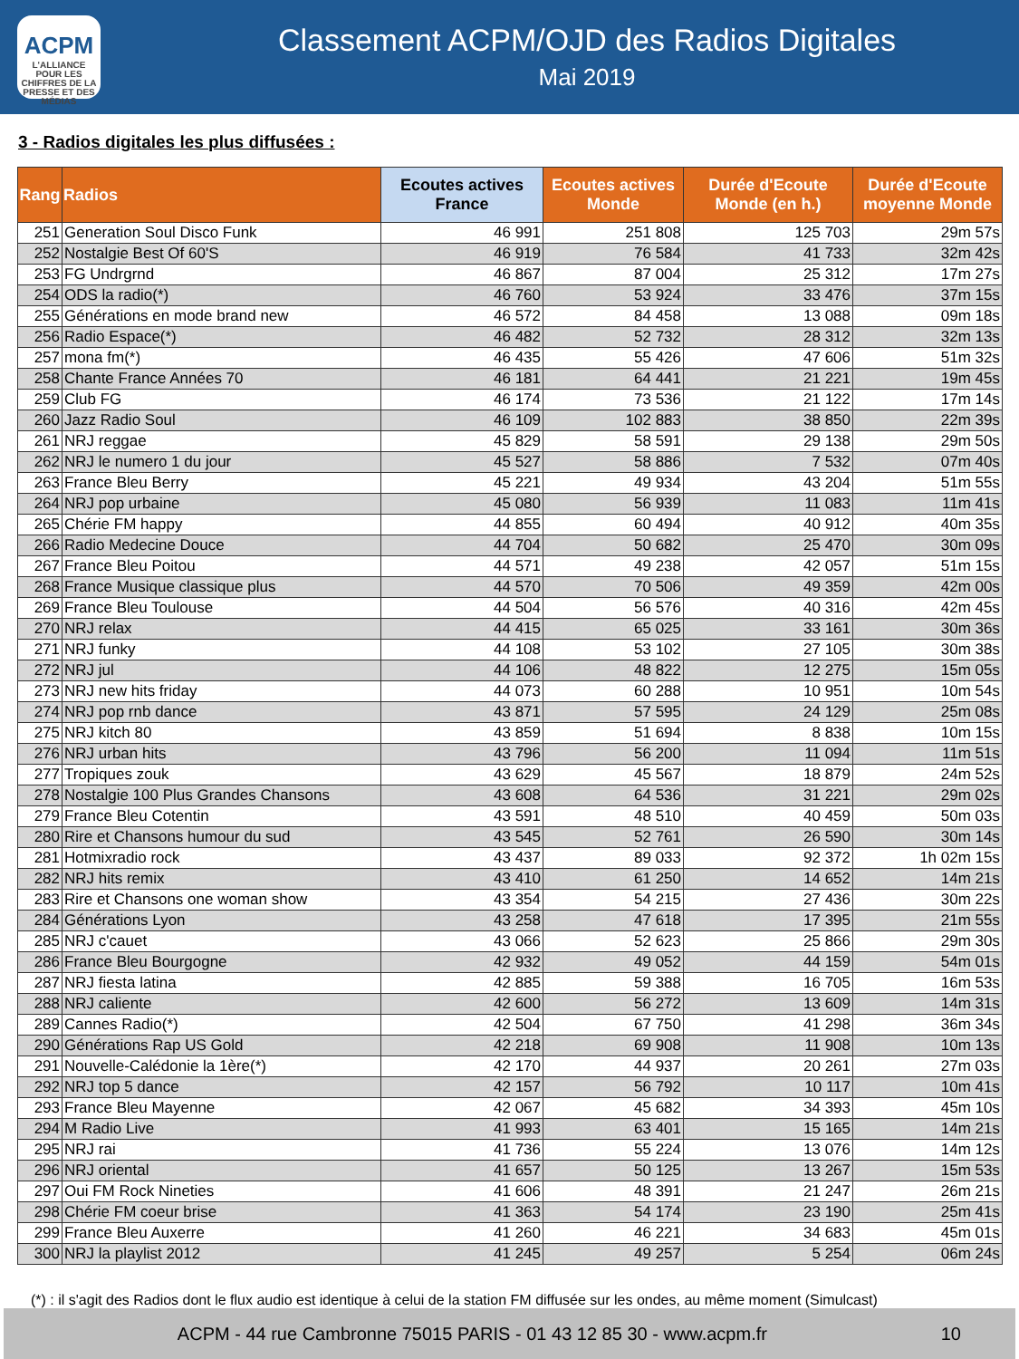ACPM
L'ALLIANCE
POUR LES CHIFFRES DE LA PRESSE ET DES MÉDIAS
Classement ACPM/OJD des Radios Digitales
Mai 2019
3 - Radios digitales les plus diffusées :
| Rang | Radios | Ecoutes actives France | Ecoutes actives Monde | Durée d'Ecoute Monde (en h.) | Durée d'Ecoute moyenne Monde |
| --- | --- | --- | --- | --- | --- |
| 251 | Generation Soul Disco Funk | 46 991 | 251 808 | 125 703 | 29m 57s |
| 252 | Nostalgie Best Of 60'S | 46 919 | 76 584 | 41 733 | 32m 42s |
| 253 | FG Undrgrnd | 46 867 | 87 004 | 25 312 | 17m 27s |
| 254 | ODS la radio(*) | 46 760 | 53 924 | 33 476 | 37m 15s |
| 255 | Générations en mode brand new | 46 572 | 84 458 | 13 088 | 09m 18s |
| 256 | Radio Espace(*) | 46 482 | 52 732 | 28 312 | 32m 13s |
| 257 | mona fm(*) | 46 435 | 55 426 | 47 606 | 51m 32s |
| 258 | Chante France Années 70 | 46 181 | 64 441 | 21 221 | 19m 45s |
| 259 | Club FG | 46 174 | 73 536 | 21 122 | 17m 14s |
| 260 | Jazz Radio Soul | 46 109 | 102 883 | 38 850 | 22m 39s |
| 261 | NRJ reggae | 45 829 | 58 591 | 29 138 | 29m 50s |
| 262 | NRJ le numero 1 du jour | 45 527 | 58 886 | 7 532 | 07m 40s |
| 263 | France Bleu Berry | 45 221 | 49 934 | 43 204 | 51m 55s |
| 264 | NRJ pop urbaine | 45 080 | 56 939 | 11 083 | 11m 41s |
| 265 | Chérie FM happy | 44 855 | 60 494 | 40 912 | 40m 35s |
| 266 | Radio Medecine Douce | 44 704 | 50 682 | 25 470 | 30m 09s |
| 267 | France Bleu Poitou | 44 571 | 49 238 | 42 057 | 51m 15s |
| 268 | France Musique classique plus | 44 570 | 70 506 | 49 359 | 42m 00s |
| 269 | France Bleu Toulouse | 44 504 | 56 576 | 40 316 | 42m 45s |
| 270 | NRJ relax | 44 415 | 65 025 | 33 161 | 30m 36s |
| 271 | NRJ funky | 44 108 | 53 102 | 27 105 | 30m 38s |
| 272 | NRJ jul | 44 106 | 48 822 | 12 275 | 15m 05s |
| 273 | NRJ new hits friday | 44 073 | 60 288 | 10 951 | 10m 54s |
| 274 | NRJ pop rnb dance | 43 871 | 57 595 | 24 129 | 25m 08s |
| 275 | NRJ kitch 80 | 43 859 | 51 694 | 8 838 | 10m 15s |
| 276 | NRJ urban hits | 43 796 | 56 200 | 11 094 | 11m 51s |
| 277 | Tropiques zouk | 43 629 | 45 567 | 18 879 | 24m 52s |
| 278 | Nostalgie 100 Plus Grandes Chansons | 43 608 | 64 536 | 31 221 | 29m 02s |
| 279 | France Bleu Cotentin | 43 591 | 48 510 | 40 459 | 50m 03s |
| 280 | Rire et Chansons humour du sud | 43 545 | 52 761 | 26 590 | 30m 14s |
| 281 | Hotmixradio rock | 43 437 | 89 033 | 92 372 | 1h 02m 15s |
| 282 | NRJ hits remix | 43 410 | 61 250 | 14 652 | 14m 21s |
| 283 | Rire et Chansons one woman show | 43 354 | 54 215 | 27 436 | 30m 22s |
| 284 | Générations Lyon | 43 258 | 47 618 | 17 395 | 21m 55s |
| 285 | NRJ c'cauet | 43 066 | 52 623 | 25 866 | 29m 30s |
| 286 | France Bleu Bourgogne | 42 932 | 49 052 | 44 159 | 54m 01s |
| 287 | NRJ fiesta latina | 42 885 | 59 388 | 16 705 | 16m 53s |
| 288 | NRJ caliente | 42 600 | 56 272 | 13 609 | 14m 31s |
| 289 | Cannes Radio(*) | 42 504 | 67 750 | 41 298 | 36m 34s |
| 290 | Générations Rap US Gold | 42 218 | 69 908 | 11 908 | 10m 13s |
| 291 | Nouvelle-Calédonie la 1ère(*) | 42 170 | 44 937 | 20 261 | 27m 03s |
| 292 | NRJ top 5 dance | 42 157 | 56 792 | 10 117 | 10m 41s |
| 293 | France Bleu Mayenne | 42 067 | 45 682 | 34 393 | 45m 10s |
| 294 | M Radio Live | 41 993 | 63 401 | 15 165 | 14m 21s |
| 295 | NRJ rai | 41 736 | 55 224 | 13 076 | 14m 12s |
| 296 | NRJ oriental | 41 657 | 50 125 | 13 267 | 15m 53s |
| 297 | Oui FM Rock Nineties | 41 606 | 48 391 | 21 247 | 26m 21s |
| 298 | Chérie FM coeur brise | 41 363 | 54 174 | 23 190 | 25m 41s |
| 299 | France Bleu Auxerre | 41 260 | 46 221 | 34 683 | 45m 01s |
| 300 | NRJ la playlist 2012 | 41 245 | 49 257 | 5 254 | 06m 24s |
(*) : il s'agit des Radios dont le flux audio est identique à celui de la station FM diffusée sur les ondes, au même moment (Simulcast)
ACPM - 44 rue Cambronne 75015 PARIS - 01 43 12 85 30 - www.acpm.fr 10